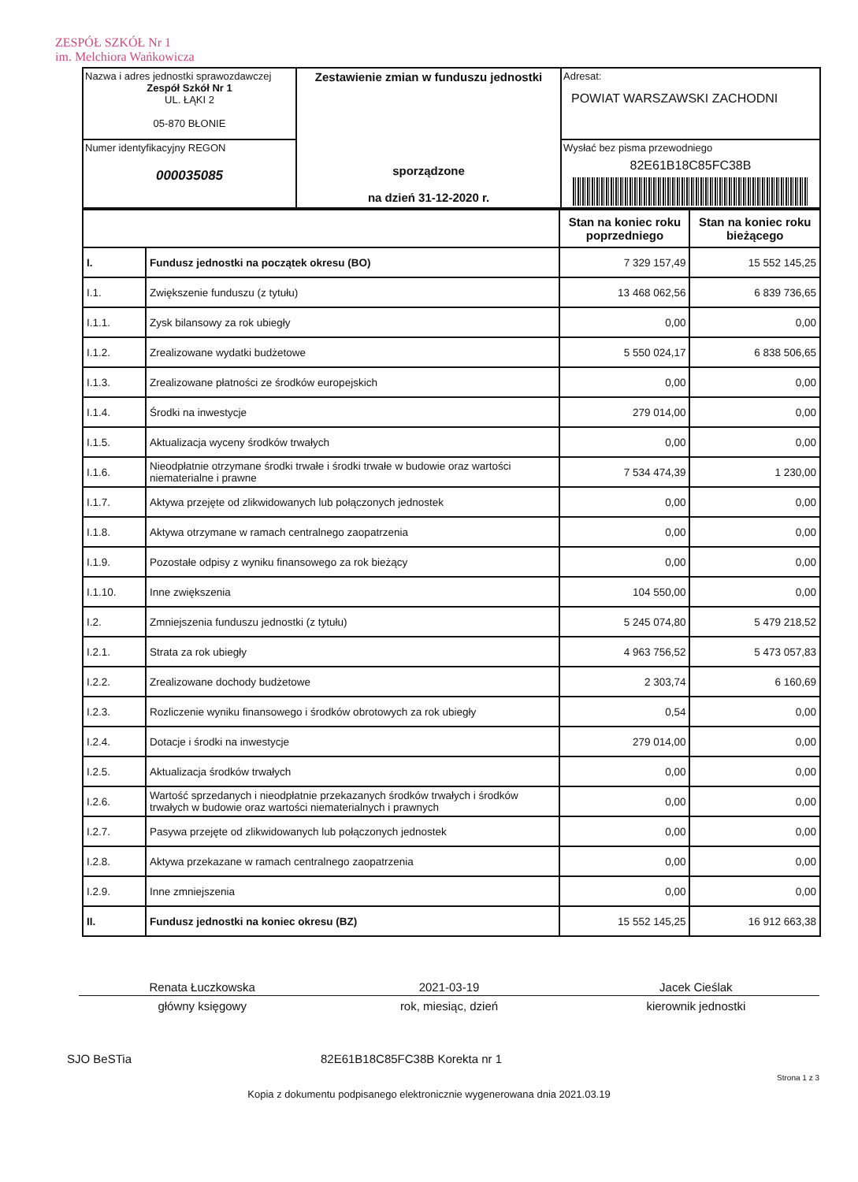ZESPÓŁ SZKÓŁ Nr 1
im. Melchiora Wańkowicza
| Nazwa i adres jednostki sprawozdawczej Zespół Szkół Nr 1 UL. ŁĄKI 2 05-870 BŁONIE | Zestawienie zmian w funduszu jednostki sporządzone na dzień 31-12-2020 r. | Adresat: POWIAT WARSZAWSKI ZACHODNI |
| Numer identyfikacyjny REGON 000035085 | | Wysłać bez pisma przewodniego 82E61B18C85FC38B |
| | | Stan na koniec roku poprzedniego | Stan na koniec roku bieżącego |
| --- | --- | --- | --- |
| I. | Fundusz jednostki na początek okresu (BO) | 7 329 157,49 | 15 552 145,25 |
| I.1. | Zwiększenie funduszu (z tytułu) | 13 468 062,56 | 6 839 736,65 |
| I.1.1. | Zysk bilansowy za rok ubiegły | 0,00 | 0,00 |
| I.1.2. | Zrealizowane wydatki budżetowe | 5 550 024,17 | 6 838 506,65 |
| I.1.3. | Zrealizowane płatności ze środków europejskich | 0,00 | 0,00 |
| I.1.4. | Środki na inwestycje | 279 014,00 | 0,00 |
| I.1.5. | Aktualizacja wyceny środków trwałych | 0,00 | 0,00 |
| I.1.6. | Nieodpłatnie otrzymane środki trwałe i środki trwałe w budowie oraz wartości niematerialne i prawne | 7 534 474,39 | 1 230,00 |
| I.1.7. | Aktywa przejęte od zlikwidowanych lub połączonych jednostek | 0,00 | 0,00 |
| I.1.8. | Aktywa otrzymane w ramach centralnego zaopatrzenia | 0,00 | 0,00 |
| I.1.9. | Pozostałe odpisy z wyniku finansowego za rok bieżący | 0,00 | 0,00 |
| I.1.10. | Inne zwiększenia | 104 550,00 | 0,00 |
| I.2. | Zmniejszenia funduszu jednostki (z tytułu) | 5 245 074,80 | 5 479 218,52 |
| I.2.1. | Strata za rok ubiegły | 4 963 756,52 | 5 473 057,83 |
| I.2.2. | Zrealizowane dochody budżetowe | 2 303,74 | 6 160,69 |
| I.2.3. | Rozliczenie wyniku finansowego i środków obrotowych za rok ubiegły | 0,54 | 0,00 |
| I.2.4. | Dotacje i środki na inwestycje | 279 014,00 | 0,00 |
| I.2.5. | Aktualizacja środków trwałych | 0,00 | 0,00 |
| I.2.6. | Wartość sprzedanych i nieodpłatnie przekazanych środków trwałych i środków trwałych w budowie oraz wartości niematerialnych i prawnych | 0,00 | 0,00 |
| I.2.7. | Pasywa przejęte od zlikwidowanych lub połączonych jednostek | 0,00 | 0,00 |
| I.2.8. | Aktywa przekazane w ramach centralnego zaopatrzenia | 0,00 | 0,00 |
| I.2.9. | Inne zmniejszenia | 0,00 | 0,00 |
| II. | Fundusz jednostki na koniec okresu (BZ) | 15 552 145,25 | 16 912 663,38 |
Renata Łuczkowska 2021-03-19 Jacek Cieślak
główny księgowy rok, miesiąc, dzień kierownik jednostki
SJO BeSTia 82E61B18C85FC38B Korekta nr 1
Strona 1 z 3
Kopia z dokumentu podpisanego elektronicznie wygenerowana dnia 2021.03.19